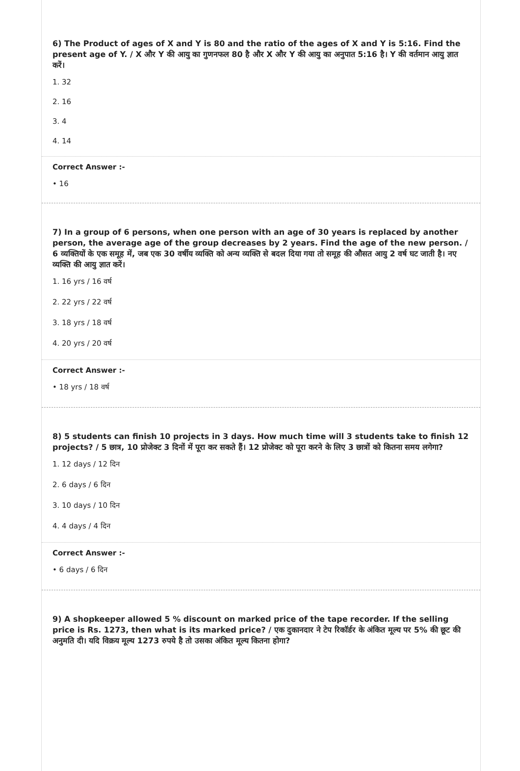6) The Product of ages of X and Y is 80 and the ratio of the ages of X and Y is 5:16. Find the present age of Y. / X और Y की आयु का गुणनफल 80 है और X और Y की आयु का अनुपात 5:16 है। Y की वर्तमान आयु ज्ञात करें।
1. 32
2. 16
3. 4
4. 14
Correct Answer :-
• 16
7) In a group of 6 persons, when one person with an age of 30 years is replaced by another person, the average age of the group decreases by 2 years. Find the age of the new person. / 6 व्यक्तियों के एक समूह में, जब एक 30 वर्षीय व्यक्ति को अन्य व्यक्ति से बदल दिया गया तो समूह की औसत आयु 2 वर्ष घट जाती है। नए व्यक्ति की आयु ज्ञात करें।
1. 16 yrs / 16 वर्ष
2. 22 yrs / 22 वर्ष
3. 18 yrs / 18 वर्ष
4. 20 yrs / 20 वर्ष
Correct Answer :-
• 18 yrs / 18 वर्ष
8) 5 students can finish 10 projects in 3 days. How much time will 3 students take to finish 12 projects? / 5 छात्र, 10 प्रोजेक्ट 3 दिनों में पूरा कर सकते हैं। 12 प्रोजेक्ट को पूरा करने के लिए 3 छात्रों को कितना समय लगेगा?
1. 12 days / 12 दिन
2. 6 days / 6 दिन
3. 10 days / 10 दिन
4. 4 days / 4 दिन
Correct Answer :-
• 6 days / 6 दिन
9) A shopkeeper allowed 5 % discount on marked price of the tape recorder. If the selling price is Rs. 1273, then what is its marked price? / एक दुकानदार ने टेप रिकॉर्डर के अंकित मूल्य पर 5% की छूट की अनुमति दी। यदि विक्रय मूल्य 1273 रुपये है तो उसका अंकित मूल्य कितना होगा?